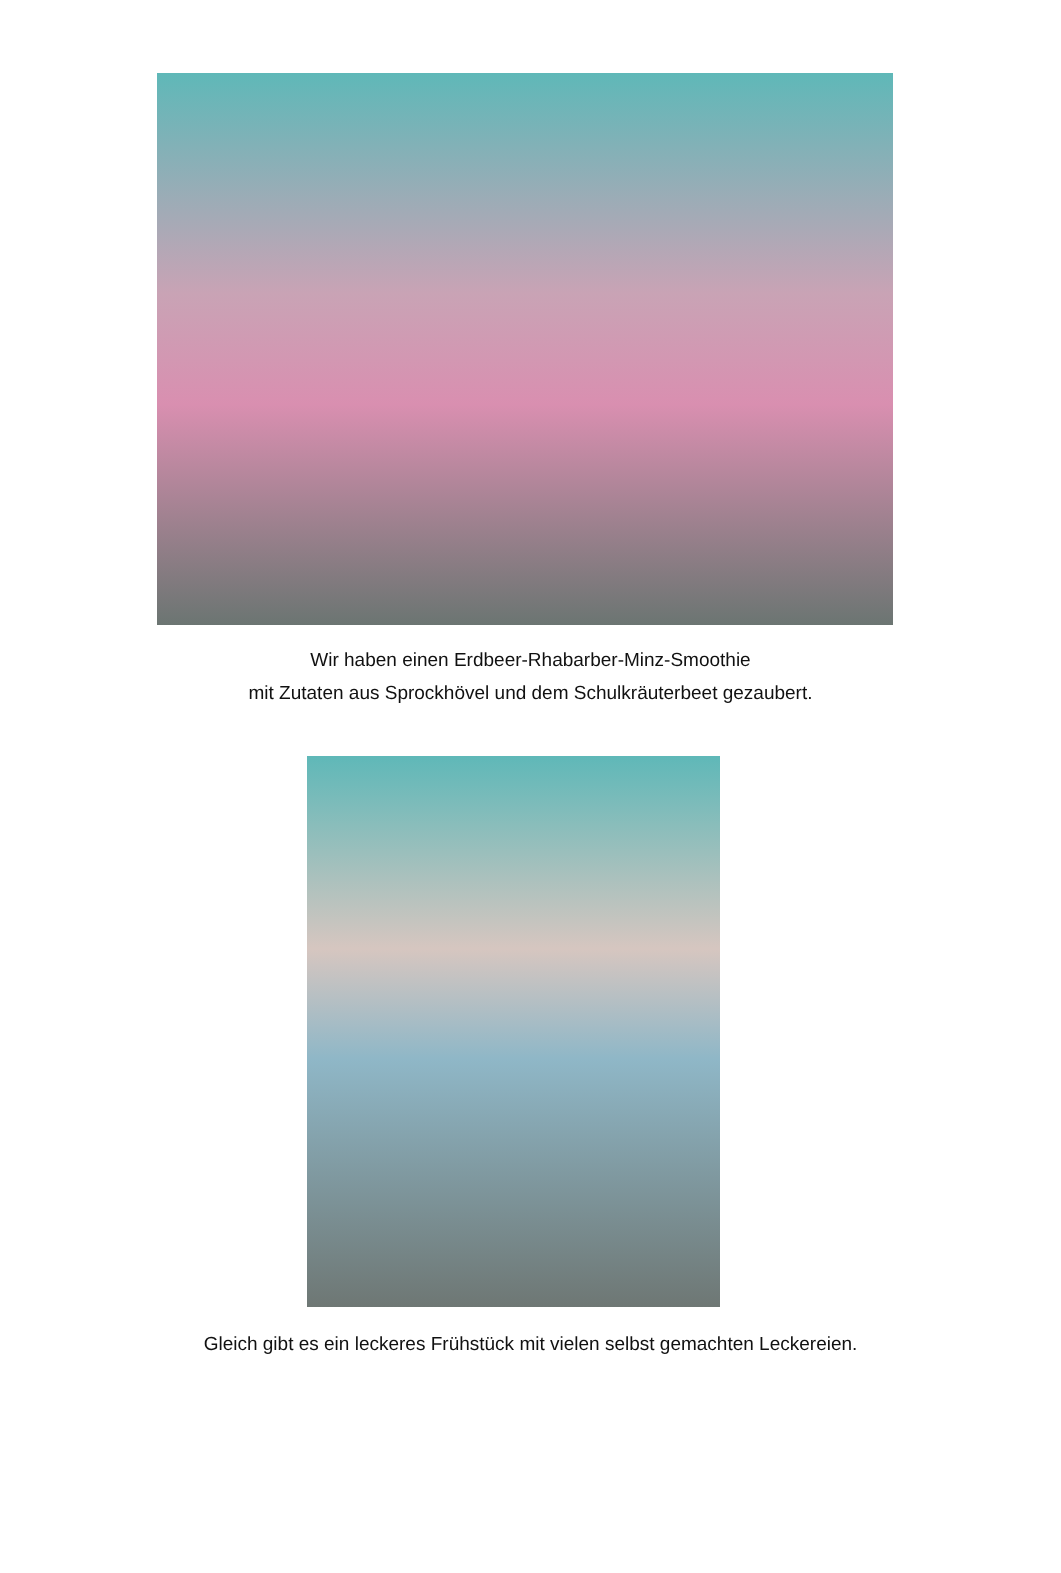Wir haben einen Erdbeer-Rhabarber-Minz-Smoothie
mit Zutaten aus Sprockhövel und dem Schulkräuterbeet gezaubert.
Gleich gibt es ein leckeres Frühstück mit vielen selbst gemachten Leckereien.